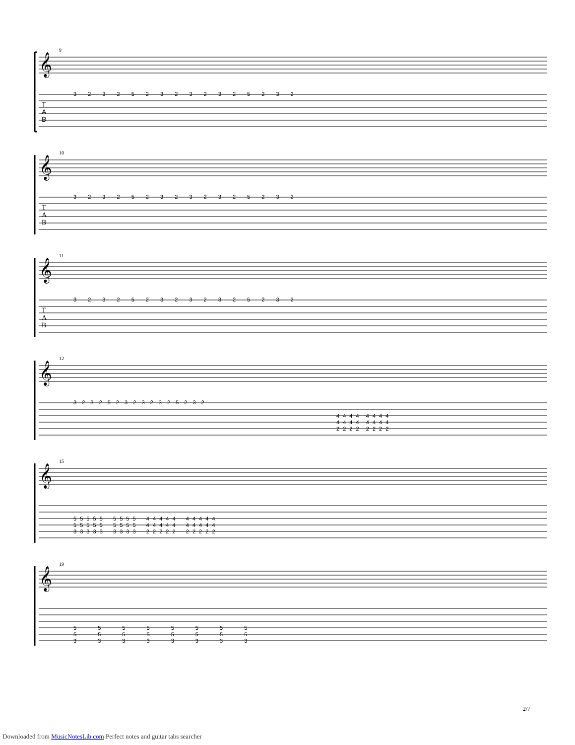𝄞
T
A
B
9
3 2 3 2 5 2 3 2 3 2 3 2 5 2 3 2
𝄞
T
A
B
10
3 2 3 2 5 2 3 2 3 2 3 2 5 2 3 2
𝄞
T
A
B
11
3 2 3 2 5 2 3 2 3 2 3 2 5 2 3 2
𝄞
12
3 2 3 2 5 2 3 2 3 2 3 2 5 2 3 2
4 4 4 4 4 4 4 4 4 4 4 4 4 4 4 4 2 2 2 2 2 2 2 2
𝄞
15
5 5 5 5 5 5 5 5 5 4 4 4 4 4 4 4 4 4 4 5 5 5 5 5 5 5 5 5 4 4 4 4 4 4 4 4 4 4 3 3 3 3 3 3 3 3 3 2 2 2 2 2 2 2 2 2 2
𝄞
19
5 5 5 5 5 5 5 5 5 5 5 5 5 5 5 5 3 3 3 3 3 3 3 3
2/7
Downloaded from MusicNotesLib.com Perfect notes and guitar tabs searcher